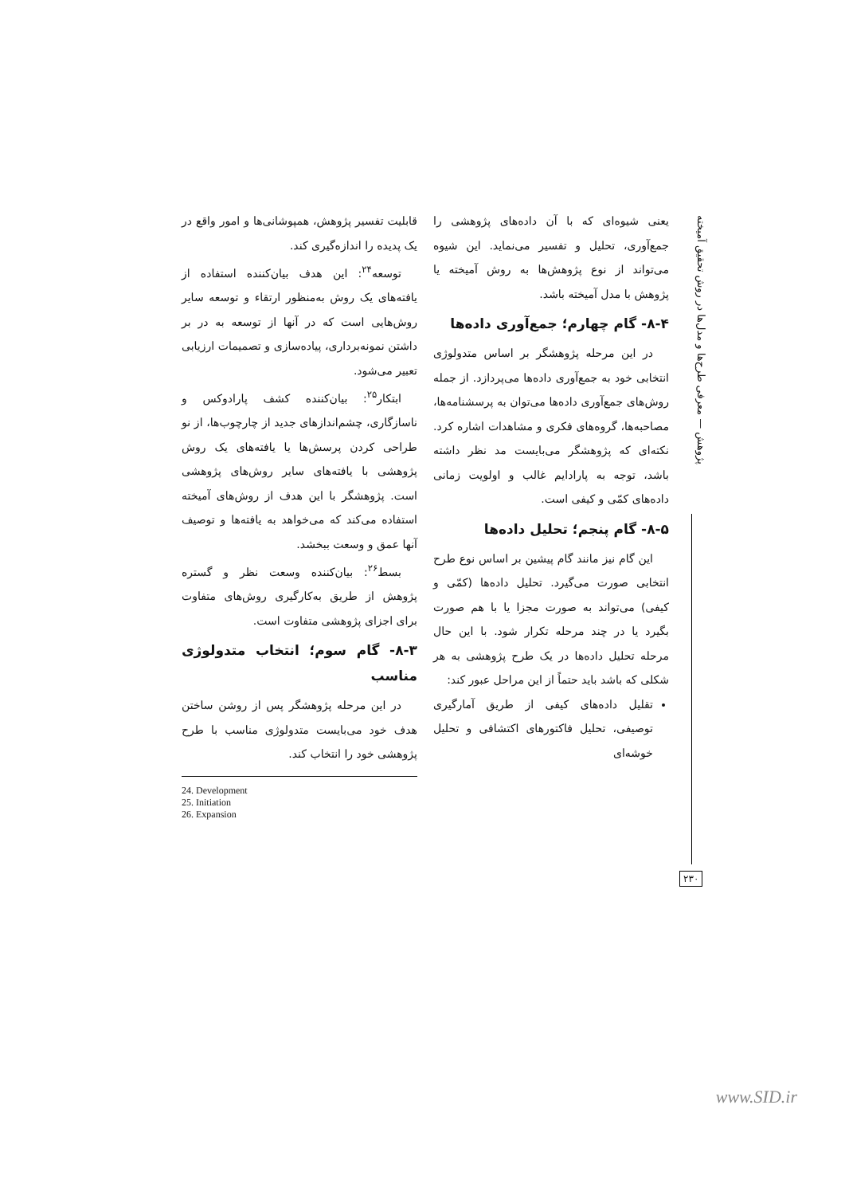پژوهش — معرفی طرح‌ها و مدل‌ها در روش تحقیق آمیخته
۲۳۰
قابلیت تفسیر پژوهش، همپوشانی‌ها و امور واقع در یک پدیده را اندازه‌گیری کند.
توسعه<sup>۲۴</sup>: این هدف بیان‌کننده استفاده از یافته‌های یک روش به‌منظور ارتقاء و توسعه سایر روش‌هایی است که در آنها از توسعه به در بر داشتن نمونه‌برداری، پیاده‌سازی و تصمیمات ارزیابی تعبیر می‌شود.
ابتکار<sup>۲۵</sup>: بیان‌کننده کشف پارادوکس و ناسازگاری، چشم‌اندازهای جدید از چارچوب‌ها، از نو طراحی کردن پرسش‌ها یا یافته‌های یک روش پژوهشی با یافته‌های سایر روش‌های پژوهشی است. پژوهشگر با این هدف از روش‌های آمیخته استفاده می‌کند که می‌خواهد به یافته‌ها و توصیف آنها عمق و وسعت ببخشد.
بسط<sup>۲۶</sup>: بیان‌کننده وسعت نظر و گستره پژوهش از طریق به‌کارگیری روش‌های متفاوت برای اجزای پژوهشی متفاوت است.
۸-۳- گام سوم؛ انتخاب متدولوژی مناسب
در این مرحله پژوهشگر پس از روشن ساختن هدف خود می‌بایست متدولوژی مناسب با طرح پژوهشی خود را انتخاب کند.
24. Development
25. Initiation
26. Expansion
یعنی شیوه‌ای که با آن داده‌های پژوهشی را جمع‌آوری، تحلیل و تفسیر می‌نماید. این شیوه می‌تواند از نوع پژوهش‌ها به روش آمیخته یا پژوهش با مدل آمیخته باشد.
۸-۴- گام چهارم؛ جمع‌آوری داده‌ها
در این مرحله پژوهشگر بر اساس متدولوژی انتخابی خود به جمع‌آوری داده‌ها می‌پردازد. از جمله روش‌های جمع‌آوری داده‌ها می‌توان به پرسشنامه‌ها، مصاحبه‌ها، گروه‌های فکری و مشاهدات اشاره کرد. نکته‌ای که پژوهشگر می‌بایست مد نظر داشته باشد، توجه به پارادایم غالب و اولویت زمانی داده‌های کمّی و کیفی است.
۸-۵- گام پنجم؛ تحلیل داده‌ها
این گام نیز مانند گام پیشین بر اساس نوع طرح انتخابی صورت می‌گیرد. تحلیل داده‌ها (کمّی و کیفی) می‌تواند به صورت مجزا یا با هم صورت بگیرد یا در چند مرحله تکرار شود. با این حال مرحله تحلیل داده‌ها در یک طرح پژوهشی به هر شکلی که باشد باید حتماً از این مراحل عبور کند:
تقلیل داده‌های کیفی از طریق آمارگیری توصیفی، تحلیل فاکتورهای اکتشافی و تحلیل خوشه‌ای
www.SID.ir